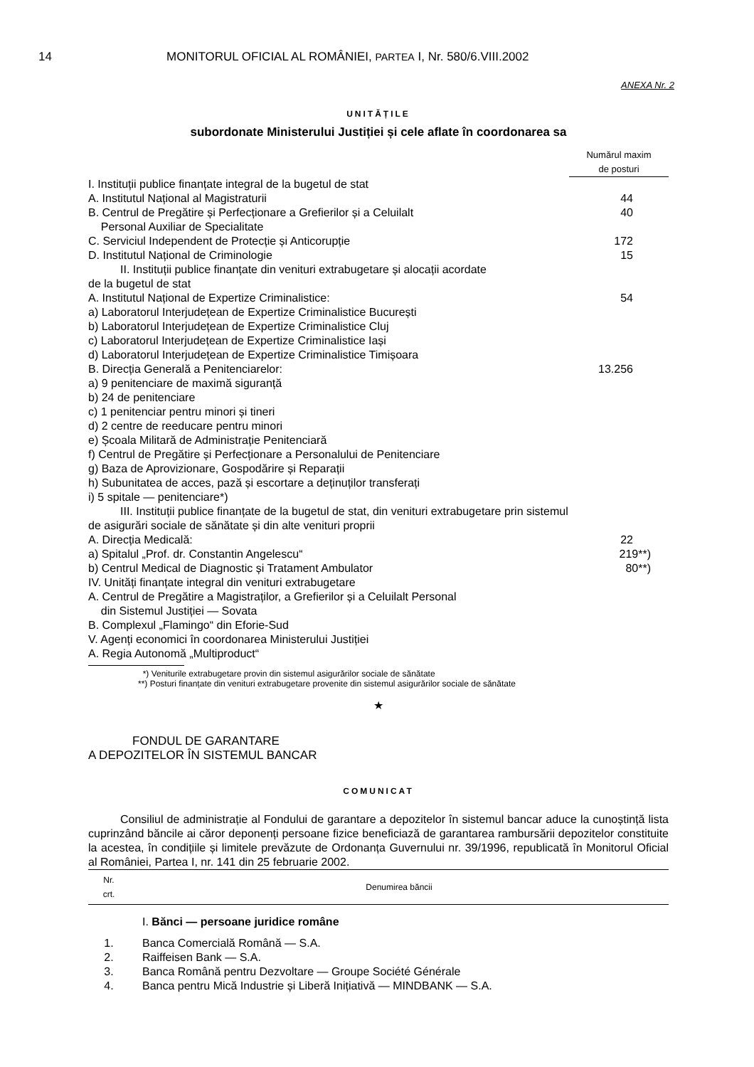14 MONITORUL OFICIAL AL ROMÂNIEI, PARTEA I, Nr. 580/6.VIII.2002
ANEXA Nr. 2
UNITĂȚILE
subordonate Ministerului Justiției și cele aflate în coordonarea sa
| | Numărul maxim de posturi |
| I. Instituții publice finanțate integral de la bugetul de stat | |
| A. Institutul Național al Magistraturii | 44 |
| B. Centrul de Pregătire și Perfecționare a Grefierilor și a Celuilalt Personal Auxiliar de Specialitate | 40 |
| C. Serviciul Independent de Protecție și Anticorupție | 172 |
| D. Institutul Național de Criminologie | 15 |
| II. Instituții publice finanțate din venituri extrabugetare și alocații acordate de la bugetul de stat | |
| A. Institutul Național de Expertize Criminalistice: | 54 |
| a) Laboratorul Interjudețean de Expertize Criminalistice București b) Laboratorul Interjudețean de Expertize Criminalistice Cluj c) Laboratorul Interjudețean de Expertize Criminalistice Iași d) Laboratorul Interjudețean de Expertize Criminalistice Timișoara | |
| B. Direcția Generală a Penitenciarelor: | 13.256 |
| a) 9 penitenciare de maximă siguranță b) 24 de penitenciare c) 1 penitenciar pentru minori și tineri d) 2 centre de reeducare pentru minori e) Școala Militară de Administrație Penitenciară f) Centrul de Pregătire și Perfecționare a Personalului de Penitenciare g) Baza de Aprovizionare, Gospodărire și Reparații h) Subunitatea de acces, pază și escortare a deținuților transferați i) 5 spitale — penitenciare*) | |
| III. Instituții publice finanțate de la bugetul de stat, din venituri extrabugetare prin sistemul de asigurări sociale de sănătate și din alte venituri proprii | |
| A. Direcția Medicală: | 22 |
| a) Spitalul „Prof. dr. Constantin Angelescu“ | 219**) |
| b) Centrul Medical de Diagnostic și Tratament Ambulator | 80**) |
| IV. Unități finanțate integral din venituri extrabugetare | |
| A. Centrul de Pregătire a Magistraților, a Grefierilor și a Celuilalt Personal din Sistemul Justiției — Sovata B. Complexul „Flamingo“ din Eforie-Sud | |
| V. Agenți economici în coordonarea Ministerului Justiției | |
| A. Regia Autonomă „Multiproduct“ | |
*) Veniturile extrabugetare provin din sistemul asigurărilor sociale de sănătate
**) Posturi finanțate din venituri extrabugetare provenite din sistemul asigurărilor sociale de sănătate
★
FONDUL DE GARANTARE
A DEPOZITELOR ÎN SISTEMUL BANCAR
COMUNICAT
Consiliul de administrație al Fondului de garantare a depozitelor în sistemul bancar aduce la cunoștință lista cuprinzând băncile ai căror deponenți persoane fizice beneficiază de garantarea rambursării depozitelor constituite la acestea, în condițiile și limitele prevăzute de Ordonanța Guvernului nr. 39/1996, republicată în Monitorul Oficial al României, Partea I, nr. 141 din 25 februarie 2002.
| Nr. crt. | Denumirea băncii |
| --- | --- |
| | I. Bănci — persoane juridice române |
| 1. | Banca Comercială Română — S.A. |
| 2. | Raiffeisen Bank — S.A. |
| 3. | Banca Română pentru Dezvoltare — Groupe Société Générale |
| 4. | Banca pentru Mică Industrie și Liberă Inițiativă — MINDBANK — S.A. |